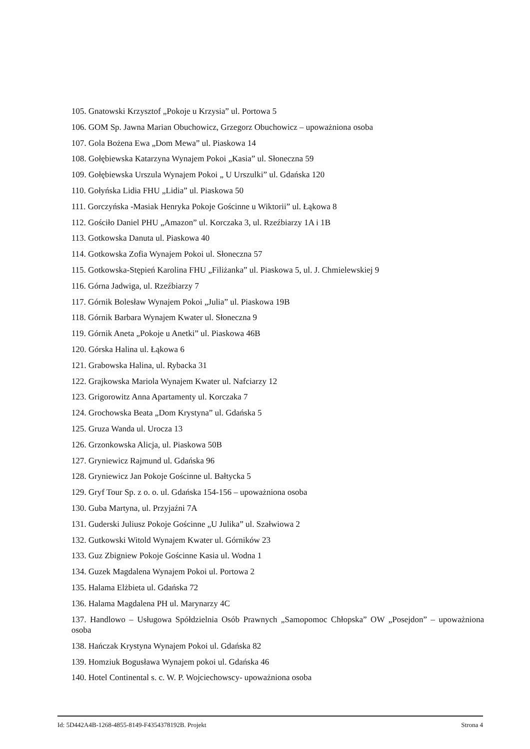105. Gnatowski Krzysztof „Pokoje u Krzysia” ul. Portowa 5
106. GOM Sp. Jawna Marian Obuchowicz, Grzegorz Obuchowicz – upoważniona osoba
107. Gola Bożena Ewa „Dom Mewa” ul. Piaskowa 14
108. Gołębiewska Katarzyna Wynajem Pokoi „Kasia” ul. Słoneczna 59
109. Gołębiewska Urszula Wynajem Pokoi „ U Urszulki” ul. Gdańska 120
110. Gołyńska Lidia FHU „Lidia” ul. Piaskowa 50
111. Gorczyńska -Masiak Henryka Pokoje Gościnne u Wiktorii” ul. Łąkowa 8
112. Gościło Daniel PHU „Amazon” ul. Korczaka 3, ul. Rzeźbiarzy 1A i 1B
113. Gotkowska Danuta ul. Piaskowa 40
114. Gotkowska Zofia Wynajem Pokoi ul. Słoneczna 57
115. Gotkowska-Stępień Karolina FHU „Filiżanka” ul. Piaskowa 5, ul. J. Chmielewskiej 9
116. Górna Jadwiga, ul. Rzeźbiarzy 7
117. Górnik Bolesław Wynajem Pokoi „Julia” ul. Piaskowa 19B
118. Górnik Barbara Wynajem Kwater ul. Słoneczna 9
119. Górnik Aneta „Pokoje u Anetki” ul. Piaskowa 46B
120. Górska Halina ul. Łąkowa 6
121. Grabowska Halina, ul. Rybacka 31
122. Grajkowska Mariola Wynajem Kwater ul. Nafciarzy 12
123. Grigorowitz Anna Apartamenty ul. Korczaka 7
124. Grochowska Beata „Dom Krystyna” ul. Gdańska 5
125. Gruza Wanda ul. Urocza 13
126. Grzonkowska Alicja, ul. Piaskowa 50B
127. Gryniewicz Rajmund ul. Gdańska 96
128. Gryniewicz Jan Pokoje Gościnne ul. Bałtycka 5
129. Gryf Tour Sp. z o. o. ul. Gdańska 154-156 – upoważniona osoba
130. Guba Martyna, ul. Przyjaźni 7A
131. Guderski Juliusz Pokoje Gościnne „U Julika” ul. Szałwiowa 2
132. Gutkowski Witold Wynajem Kwater ul. Górników 23
133. Guz Zbigniew Pokoje Gościnne Kasia ul. Wodna 1
134. Guzek Magdalena Wynajem Pokoi ul. Portowa 2
135. Halama Elżbieta ul. Gdańska 72
136. Halama Magdalena PH ul. Marynarzy 4C
137. Handlowo – Usługowa Spółdzielnia Osób Prawnych „Samopomoc Chłopska” OW „Posejdon” – upoważniona osoba
138. Hańczak Krystyna Wynajem Pokoi ul. Gdańska 82
139. Homziuk Bogusława Wynajem pokoi ul. Gdańska 46
140. Hotel Continental s. c. W. P. Wojciechowscy- upoważniona osoba
Id: 5D442A4B-1268-4855-8149-F4354378192B. Projekt Strona 4